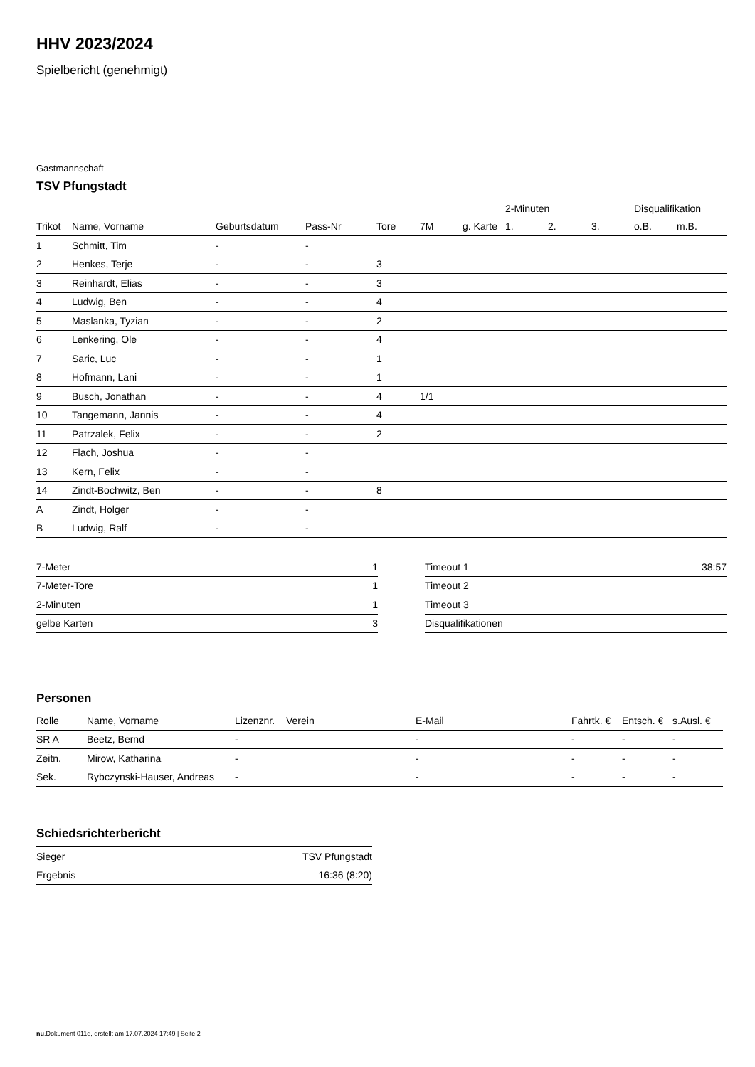HHV 2023/2024
Spielbericht (genehmigt)
Gastmannschaft
TSV Pfungstadt
| | | | | | | | 2-Minuten | | | Disqualifikation | |
| --- | --- | --- | --- | --- | --- | --- | --- | --- | --- | --- | --- |
| Trikot | Name, Vorname | Geburtsdatum | Pass-Nr | Tore | 7M | g. Karte | 1. | 2. | 3. | o.B. | m.B. |
| 1 | Schmitt, Tim | - | - | | | | | | | | |
| 2 | Henkes, Terje | - | - | 3 | | | | | | | |
| 3 | Reinhardt, Elias | - | - | 3 | | | | | | | |
| 4 | Ludwig, Ben | - | - | 4 | | | | | | | |
| 5 | Maslanka, Tyzian | - | - | 2 | | | | | | | |
| 6 | Lenkering, Ole | - | - | 4 | | | | | | | |
| 7 | Saric, Luc | - | - | 1 | | | | | | | |
| 8 | Hofmann, Lani | - | - | 1 | | | | | | | |
| 9 | Busch, Jonathan | - | - | 4 | 1/1 | | | | | | |
| 10 | Tangemann, Jannis | - | - | 4 | | | | | | | |
| 11 | Patrzalek, Felix | - | - | 2 | | | | | | | |
| 12 | Flach, Joshua | - | - | | | | | | | | |
| 13 | Kern, Felix | - | - | | | | | | | | |
| 14 | Zindt-Bochwitz, Ben | - | - | 8 | | | | | | | |
| A | Zindt, Holger | - | - | | | | | | | | |
| B | Ludwig, Ralf | - | - | | | | | | | | |
| 7-Meter | 1 |
| 7-Meter-Tore | 1 |
| 2-Minuten | 1 |
| gelbe Karten | 3 |
| Timeout 1 | 38:57 |
| Timeout 2 | |
| Timeout 3 | |
| Disqualifikationen | |
Personen
| Rolle | Name, Vorname | Lizenznr. | Verein | E-Mail | Fahrtk. € | Entsch. € | s.Ausl. € |
| --- | --- | --- | --- | --- | --- | --- | --- |
| SR A | Beetz, Bernd | - | | - | - | - | - |
| Zeitn. | Mirow, Katharina | - | | - | - | - | - |
| Sek. | Rybczynski-Hauser, Andreas | - | | - | - | - | - |
Schiedsrichterbericht
| Sieger | TSV Pfungstadt |
| Ergebnis | 16:36 (8:20) |
nu.Dokument 011e, erstellt am 17.07.2024 17:49 | Seite 2